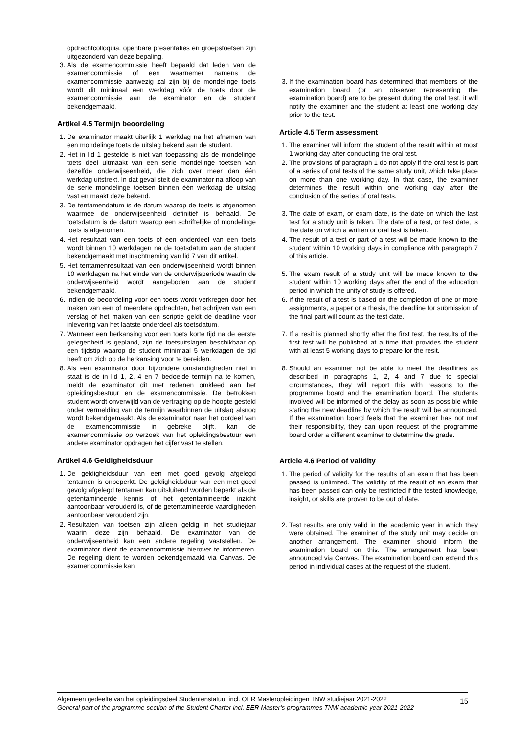opdrachtcolloquia, openbare presentaties en groepstoetsen zijn uitgezonderd van deze bepaling.
3. Als de examencommissie heeft bepaald dat leden van de examencommissie of een waarnemer namens de examencommissie aanwezig zal zijn bij de mondelinge toets wordt dit minimaal een werkdag vóór de toets door de examencommissie aan de examinator en de student bekendgemaakt.
Artikel 4.5 Termijn beoordeling
1. De examinator maakt uiterlijk 1 werkdag na het afnemen van een mondelinge toets de uitslag bekend aan de student.
2. Het in lid 1 gestelde is niet van toepassing als de mondelinge toets deel uitmaakt van een serie mondelinge toetsen van dezelfde onderwijseenheid, die zich over meer dan één werkdag uitstrekt. In dat geval stelt de examinator na afloop van de serie mondelinge toetsen binnen één werkdag de uitslag vast en maakt deze bekend.
3. De tentamendatum is de datum waarop de toets is afgenomen waarmee de onderwijseenheid definitief is behaald. De toetsdatum is de datum waarop een schriftelijke of mondelinge toets is afgenomen.
4. Het resultaat van een toets of een onderdeel van een toets wordt binnen 10 werkdagen na de toetsdatum aan de student bekendgemaakt met inachtneming van lid 7 van dit artikel.
5. Het tentamenresultaat van een onderwijseenheid wordt binnen 10 werkdagen na het einde van de onderwijsperiode waarin de onderwijseenheid wordt aangeboden aan de student bekendgemaakt.
6. Indien de beoordeling voor een toets wordt verkregen door het maken van een of meerdere opdrachten, het schrijven van een verslag of het maken van een scriptie geldt de deadline voor inlevering van het laatste onderdeel als toetsdatum.
7. Wanneer een herkansing voor een toets korte tijd na de eerste gelegenheid is gepland, zijn de toetsuitslagen beschikbaar op een tijdstip waarop de student minimaal 5 werkdagen de tijd heeft om zich op de herkansing voor te bereiden.
8. Als een examinator door bijzondere omstandigheden niet in staat is de in lid 1, 2, 4 en 7 bedoelde termijn na te komen, meldt de examinator dit met redenen omkleed aan het opleidingsbestuur en de examencommissie. De betrokken student wordt onverwijld van de vertraging op de hoogte gesteld onder vermelding van de termijn waarbinnen de uitslag alsnog wordt bekendgemaakt. Als de examinator naar het oordeel van de examencommissie in gebreke blijft, kan de examencommissie op verzoek van het opleidingsbestuur een andere examinator opdragen het cijfer vast te stellen.
Artikel 4.6 Geldigheidsduur
1. De geldigheidsduur van een met goed gevolg afgelegd tentamen is onbeperkt. De geldigheidsduur van een met goed gevolg afgelegd tentamen kan uitsluitend worden beperkt als de getentamineerde kennis of het getentamineerde inzicht aantoonbaar verouderd is, of de getentamineerde vaardigheden aantoonbaar verouderd zijn.
2. Resultaten van toetsen zijn alleen geldig in het studiejaar waarin deze zijn behaald. De examinator van de onderwijseenheid kan een andere regeling vaststellen. De examinator dient de examencommissie hierover te informeren. De regeling dient te worden bekendgemaakt via Canvas. De examencommissie kan
3. If the examination board has determined that members of the examination board (or an observer representing the examination board) are to be present during the oral test, it will notify the examiner and the student at least one working day prior to the test.
Article 4.5 Term assessment
1. The examiner will inform the student of the result within at most 1 working day after conducting the oral test.
2. The provisions of paragraph 1 do not apply if the oral test is part of a series of oral tests of the same study unit, which take place on more than one working day. In that case, the examiner determines the result within one working day after the conclusion of the series of oral tests.
3. The date of exam, or exam date, is the date on which the last test for a study unit is taken. The date of a test, or test date, is the date on which a written or oral test is taken.
4. The result of a test or part of a test will be made known to the student within 10 working days in compliance with paragraph 7 of this article.
5. The exam result of a study unit will be made known to the student within 10 working days after the end of the education period in which the unity of study is offered.
6. If the result of a test is based on the completion of one or more assignments, a paper or a thesis, the deadline for submission of the final part will count as the test date.
7. If a resit is planned shortly after the first test, the results of the first test will be published at a time that provides the student with at least 5 working days to prepare for the resit.
8. Should an examiner not be able to meet the deadlines as described in paragraphs 1, 2, 4 and 7 due to special circumstances, they will report this with reasons to the programme board and the examination board. The students involved will be informed of the delay as soon as possible while stating the new deadline by which the result will be announced. If the examination board feels that the examiner has not met their responsibility, they can upon request of the programme board order a different examiner to determine the grade.
Article 4.6 Period of validity
1. The period of validity for the results of an exam that has been passed is unlimited. The validity of the result of an exam that has been passed can only be restricted if the tested knowledge, insight, or skills are proven to be out of date.
2. Test results are only valid in the academic year in which they were obtained. The examiner of the study unit may decide on another arrangement. The examiner should inform the examination board on this. The arrangement has been announced via Canvas. The examination board can extend this period in individual cases at the request of the student.
Algemeen gedeelte van het opleidingsdeel Studentenstatuut incl. OER Masteropleidingen TNW studiejaar 2021-2022
General part of the programme-section of the Student Charter incl. EER Master’s programmes TNW academic year 2021-2022
15